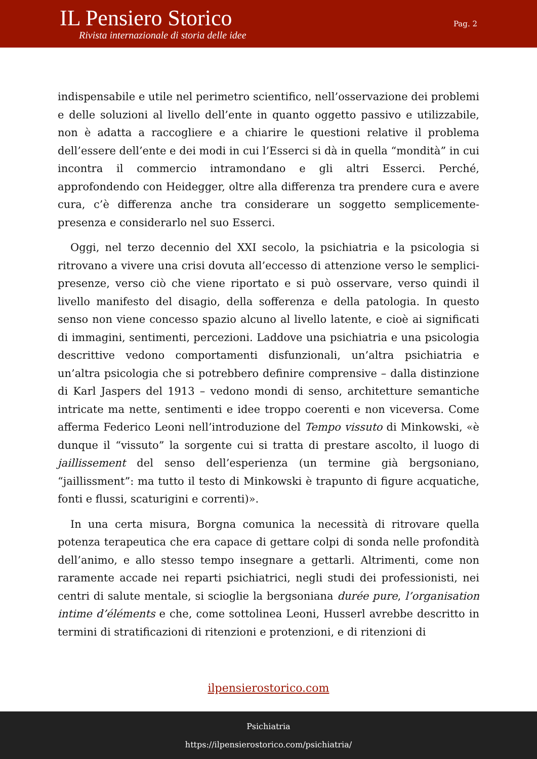IL Pensiero Storico
Rivista internazionale di storia delle idee
Pag. 2
indispensabile e utile nel perimetro scientifico, nell’osservazione dei problemi e delle soluzioni al livello dell’ente in quanto oggetto passivo e utilizzabile, non è adatta a raccogliere e a chiarire le questioni relative il problema dell’essere dell’ente e dei modi in cui l’Esserci si dà in quella “mondità” in cui incontra il commercio intramondano e gli altri Esserci. Perché, approfondendo con Heidegger, oltre alla differenza tra prendere cura e avere cura, c’è differenza anche tra considerare un soggetto semplicemente-presenza e considerarlo nel suo Esserci.
Oggi, nel terzo decennio del XXI secolo, la psichiatria e la psicologia si ritrovano a vivere una crisi dovuta all’eccesso di attenzione verso le semplici-presenze, verso ciò che viene riportato e si può osservare, verso quindi il livello manifesto del disagio, della sofferenza e della patologia. In questo senso non viene concesso spazio alcuno al livello latente, e cioè ai significati di immagini, sentimenti, percezioni. Laddove una psichiatria e una psicologia descrittive vedono comportamenti disfunzionali, un’altra psichiatria e un’altra psicologia che si potrebbero definire comprensive – dalla distinzione di Karl Jaspers del 1913 – vedono mondi di senso, architetture semantiche intricate ma nette, sentimenti e idee troppo coerenti e non viceversa. Come afferma Federico Leoni nell’introduzione del Tempo vissuto di Minkowski, «è dunque il “vissuto” la sorgente cui si tratta di prestare ascolto, il luogo di jaillissement del senso dell’esperienza (un termine già bergsoniano, “jaillissment”: ma tutto il testo di Minkowski è trapunto di figure acquatiche, fonti e flussi, scaturigini e correnti)».
In una certa misura, Borgna comunica la necessità di ritrovare quella potenza terapeutica che era capace di gettare colpi di sonda nelle profondità dell’animo, e allo stesso tempo insegnare a gettarli. Altrimenti, come non raramente accade nei reparti psichiatrici, negli studi dei professionisti, nei centri di salute mentale, si scioglie la bergsoniana durée pure, l’organisation intime d’éléments e che, come sottolinea Leoni, Husserl avrebbe descritto in termini di stratificazioni di ritenzioni e protenzioni, e di ritenzioni di
ilpensierostorico.com
Psichiatria
https://ilpensierostorico.com/psichiatria/